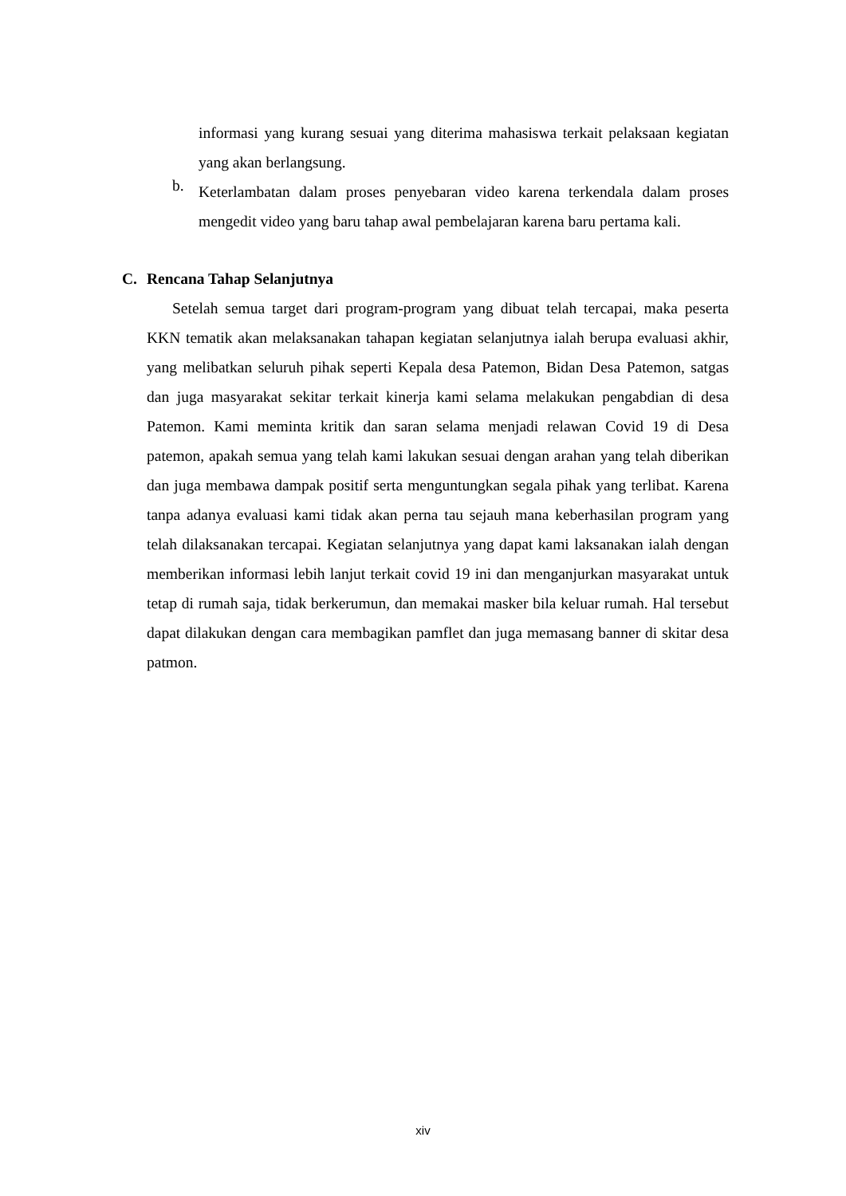informasi yang kurang sesuai yang diterima mahasiswa terkait pelaksaan kegiatan yang akan berlangsung.
b.
Keterlambatan dalam proses penyebaran video karena terkendala dalam proses mengedit video yang baru tahap awal pembelajaran karena baru pertama kali.
C. Rencana Tahap Selanjutnya
Setelah semua target dari program-program yang dibuat telah tercapai, maka peserta KKN tematik akan melaksanakan tahapan kegiatan selanjutnya ialah berupa evaluasi akhir, yang melibatkan seluruh pihak seperti Kepala desa Patemon, Bidan Desa Patemon, satgas dan juga masyarakat sekitar terkait kinerja kami selama melakukan pengabdian di desa Patemon. Kami meminta kritik dan saran selama menjadi relawan Covid 19 di Desa patemon, apakah semua yang telah kami lakukan sesuai dengan arahan yang telah diberikan dan juga membawa dampak positif serta menguntungkan segala pihak yang terlibat. Karena tanpa adanya evaluasi kami tidak akan perna tau sejauh mana keberhasilan program yang telah dilaksanakan tercapai. Kegiatan selanjutnya yang dapat kami laksanakan ialah dengan memberikan informasi lebih lanjut terkait covid 19 ini dan menganjurkan masyarakat untuk tetap di rumah saja, tidak berkerumun, dan memakai masker bila keluar rumah. Hal tersebut dapat dilakukan dengan cara membagikan pamflet dan juga memasang banner di skitar desa patmon.
xiv